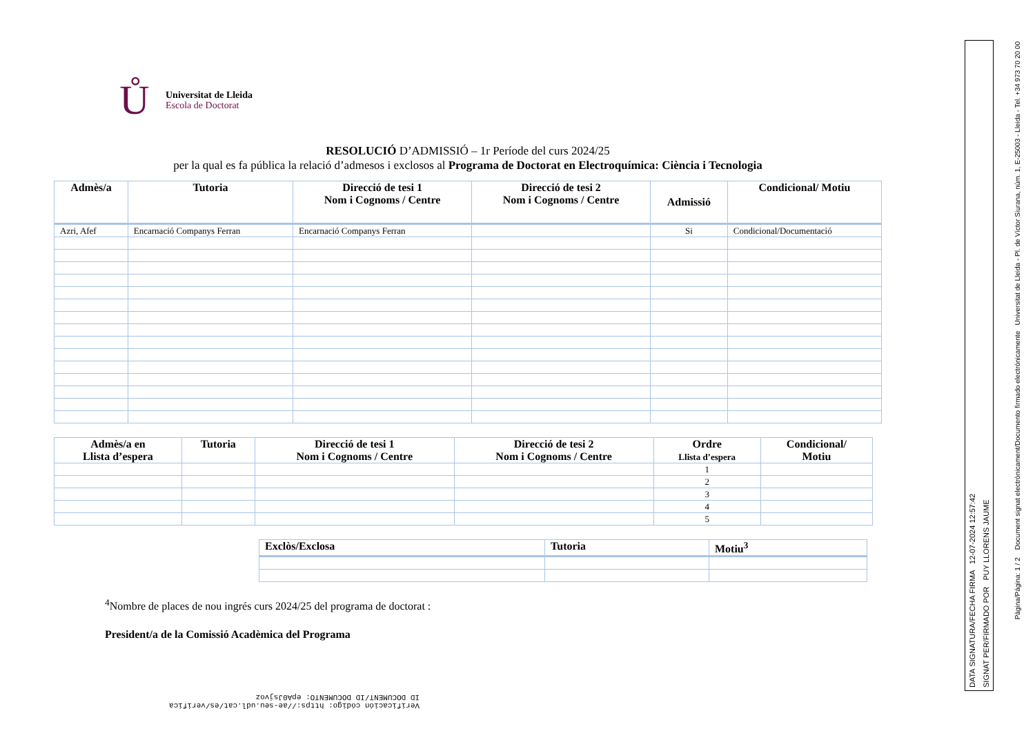Ů
Universitat de Lleida
Escola de Doctorat
RESOLUCIÓ D’ADMISSIÓ – 1r Període del curs 2024/25
per la qual es fa pública la relació d’admesos i exclosos al Programa de Doctorat en Electroquímica: Ciència i Tecnologia
| Admès/a | Tutoria | Direcció de tesi 1 Nom i Cognoms / Centre | Direcció de tesi 2 Nom i Cognoms / Centre | Admissió | Condicional/ Motiu |
| --- | --- | --- | --- | --- | --- |
| Azri, Afef | Encarnació Companys Ferran | Encarnació Companys Ferran | | Si | Condicional/Documentació |
| Admès/a en Llista d’espera | Tutoria | Direcció de tesi 1 Nom i Cognoms / Centre | Direcció de tesi 2 Nom i Cognoms / Centre | Ordre Llista d’espera | Condicional/ Motiu |
| --- | --- | --- | --- | --- | --- |
| | | | | 1 | |
| | | | | 2 | |
| | | | | 3 | |
| | | | | 4 | |
| | | | | 5 | |
| Exclòs/Exclosa | Tutoria | Motiu<sup>3</sup> |
| --- | --- | --- |
<sup>4</sup> Nombre de places de nou ingrés curs 2024/25 del programa de doctorat :
President/a de la Comissió Acadèmica del Programa
DATA SIGNATURA/FECHA FIRMA 12-07-2024 12:57:42
SIGNAT PER/FIRMADO POR PUY LLORENS JAUME
Pàgina/Página: 1 / 2 Document signat electrònicament/Documento firmado electrónicamente Universitat de Lleida - Pl. de Víctor Siurana, núm. 1, E-25003 - Lleida - Tel. +34 973 70 20 00
Verificación código: https://ae-seu.udl.cat/es/verifica
ID DOCUMENT/ID DOCUMENTO: epA0Jsjvoz